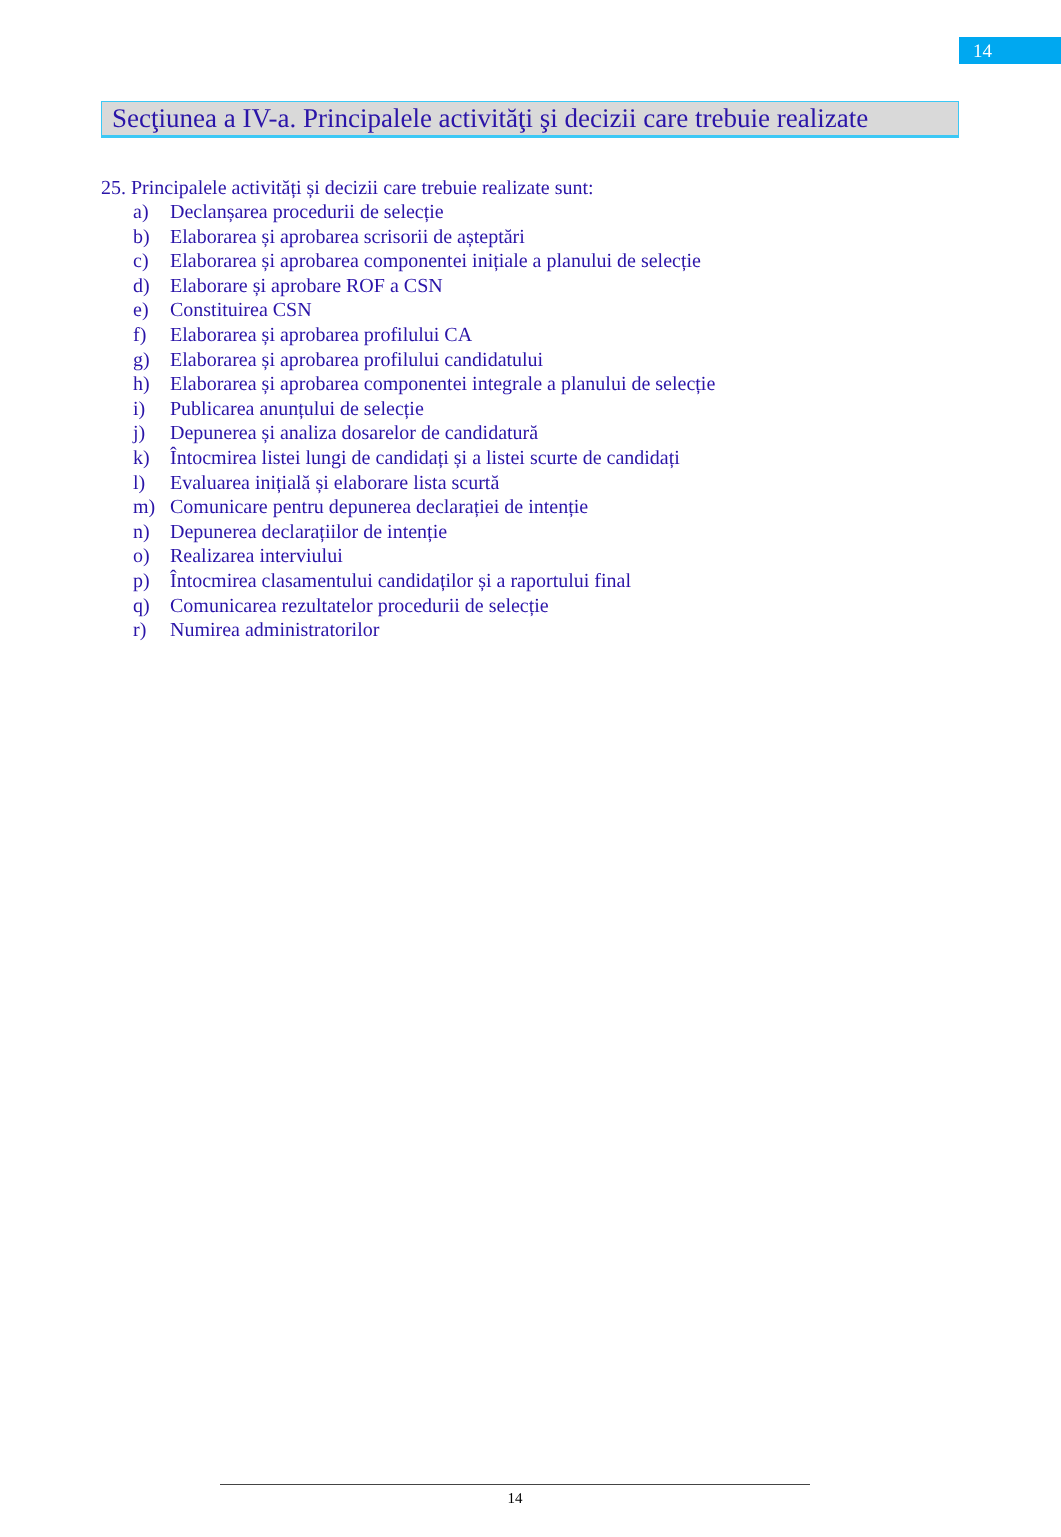14
Secţiunea a IV-a. Principalele activităţi şi decizii care trebuie realizate
25. Principalele activități și decizii care trebuie realizate sunt:
a) Declanșarea procedurii de selecție
b) Elaborarea și aprobarea scrisorii de așteptări
c) Elaborarea și aprobarea componentei inițiale a planului de selecție
d) Elaborare și aprobare ROF a CSN
e) Constituirea CSN
f) Elaborarea și aprobarea profilului CA
g) Elaborarea și aprobarea profilului candidatului
h) Elaborarea și aprobarea componentei integrale a planului de selecție
i) Publicarea anunțului de selecție
j) Depunerea și analiza dosarelor de candidatură
k) Întocmirea listei lungi de candidați și a listei scurte de candidați
l) Evaluarea inițială și elaborare lista scurtă
m) Comunicare pentru depunerea declarației de intenție
n) Depunerea declarațiilor de intenție
o) Realizarea interviului
p) Întocmirea clasamentului candidaților și a raportului final
q) Comunicarea rezultatelor procedurii de selecție
r) Numirea administratorilor
14